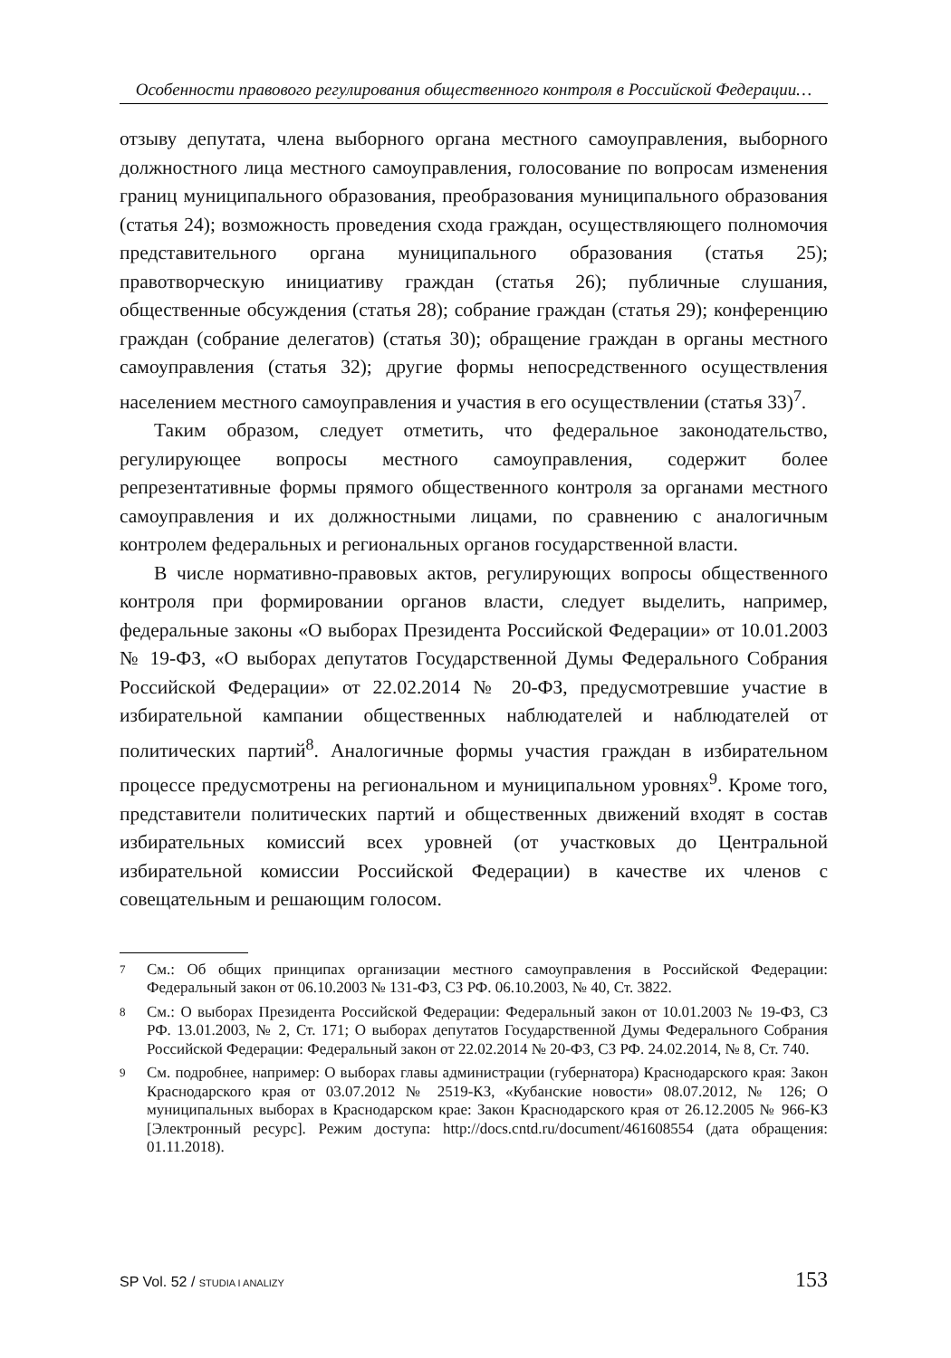Особенности правового регулирования общественного контроля в Российской Федерации…
отзыву депутата, члена выборного органа местного самоуправления, выборного должностного лица местного самоуправления, голосование по вопросам изменения границ муниципального образования, преобразования муниципального образования (статья 24); возможность проведения схода граждан, осуществляющего полномочия представительного органа муниципального образования (статья 25); правотворческую инициативу граждан (статья 26); публичные слушания, общественные обсуждения (статья 28); собрание граждан (статья 29); конференцию граждан (собрание делегатов) (статья 30); обращение граждан в органы местного самоуправления (статья 32); другие формы непосредственного осуществления населением местного самоуправления и участия в его осуществлении (статья 33)<sup>7</sup>.
Таким образом, следует отметить, что федеральное законодательство, регулирующее вопросы местного самоуправления, содержит более репрезентативные формы прямого общественного контроля за органами местного самоуправления и их должностными лицами, по сравнению с аналогичным контролем федеральных и региональных органов государственной власти.
В числе нормативно-правовых актов, регулирующих вопросы общественного контроля при формировании органов власти, следует выделить, например, федеральные законы «О выборах Президента Российской Федерации» от 10.01.2003 № 19-ФЗ, «О выборах депутатов Государственной Думы Федерального Собрания Российской Федерации» от 22.02.2014 № 20-ФЗ, предусмотревшие участие в избирательной кампании общественных наблюдателей и наблюдателей от политических партий<sup>8</sup>. Аналогичные формы участия граждан в избирательном процессе предусмотрены на региональном и муниципальном уровнях<sup>9</sup>. Кроме того, представители политических партий и общественных движений входят в состав избирательных комиссий всех уровней (от участковых до Центральной избирательной комиссии Российской Федерации) в качестве их членов с совещательным и решающим голосом.
7 См.: Об общих принципах организации местного самоуправления в Российской Федерации: Федеральный закон от 06.10.2003 № 131-ФЗ, СЗ РФ. 06.10.2003, № 40, Ст. 3822.
8 См.: О выборах Президента Российской Федерации: Федеральный закон от 10.01.2003 № 19-ФЗ, СЗ РФ. 13.01.2003, № 2, Ст. 171; О выборах депутатов Государственной Думы Федерального Собрания Российской Федерации: Федеральный закон от 22.02.2014 № 20-ФЗ, СЗ РФ. 24.02.2014, № 8, Ст. 740.
9 См. подробнее, например: О выборах главы администрации (губернатора) Краснодарского края: Закон Краснодарского края от 03.07.2012 № 2519-КЗ, «Кубанские новости» 08.07.2012, № 126; О муниципальных выборах в Краснодарском крае: Закон Краснодарского края от 26.12.2005 № 966-КЗ [Электронный ресурс]. Режим доступа: http://docs.cntd.ru/document/461608554 (дата обращения: 01.11.2018).
SP Vol. 52 / STUDIA I ANALIZY 153